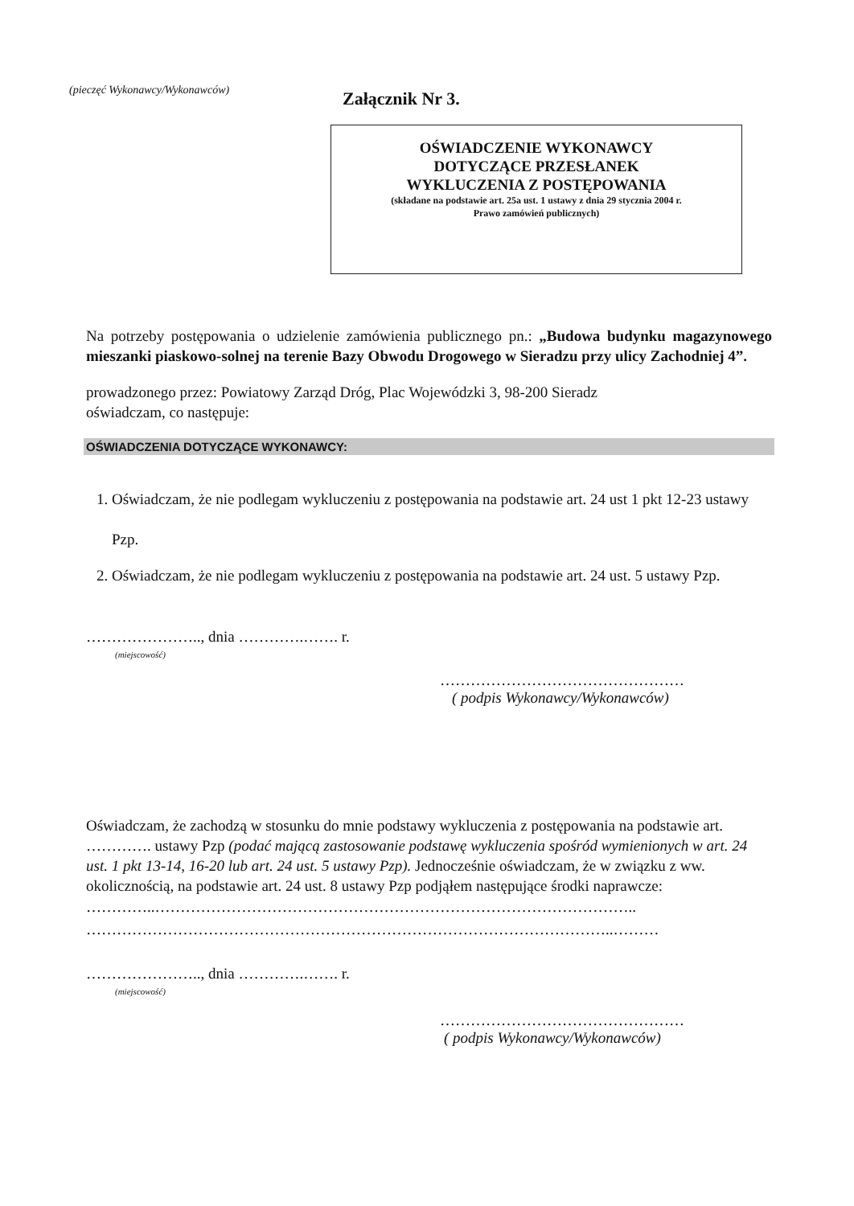(pieczęć Wykonawcy/Wykonawców) Załącznik Nr 3.
OŚWIADCZENIE WYKONAWCY
DOTYCZĄCE PRZESŁANEK
WYKLUCZENIA Z POSTĘPOWANIA
(składane na podstawie art. 25a ust. 1 ustawy z dnia 29 stycznia 2004 r.
Prawo zamówień publicznych)
Na potrzeby postępowania o udzielenie zamówienia publicznego pn.: „Budowa budynku magazynowego mieszanki piaskowo-solnej na terenie Bazy Obwodu Drogowego w Sieradzu przy ulicy Zachodniej 4”.
prowadzonego przez: Powiatowy Zarząd Dróg, Plac Wojewódzki 3, 98-200 Sieradz
oświadczam, co następuje:
OŚWIADCZENIA DOTYCZĄCE WYKONAWCY:
1. Oświadczam, że nie podlegam wykluczeniu z postępowania na podstawie art. 24 ust 1 pkt 12-23 ustawy Pzp.
2. Oświadczam, że nie podlegam wykluczeniu z postępowania na podstawie art. 24 ust. 5 ustawy Pzp.
………………….., dnia ………….……. r.
(miejscowość)
…………………………………………
( podpis Wykonawcy/Wykonawców)
Oświadczam, że zachodzą w stosunku do mnie podstawy wykluczenia z postępowania na podstawie art. …………. ustawy Pzp (podać mającą zastosowanie podstawę wykluczenia spośród wymienionych w art. 24 ust. 1 pkt 13-14, 16-20 lub art. 24 ust. 5 ustawy Pzp). Jednocześnie oświadczam, że w związku z ww. okolicznością, na podstawie art. 24 ust. 8 ustawy Pzp podjąłem następujące środki naprawcze:
…………..…………………………………………………………………………………..
…………………………………………………………………………………………..………
………………….., dnia ………….……. r.
(miejscowość)
…………………………………………
( podpis Wykonawcy/Wykonawców)